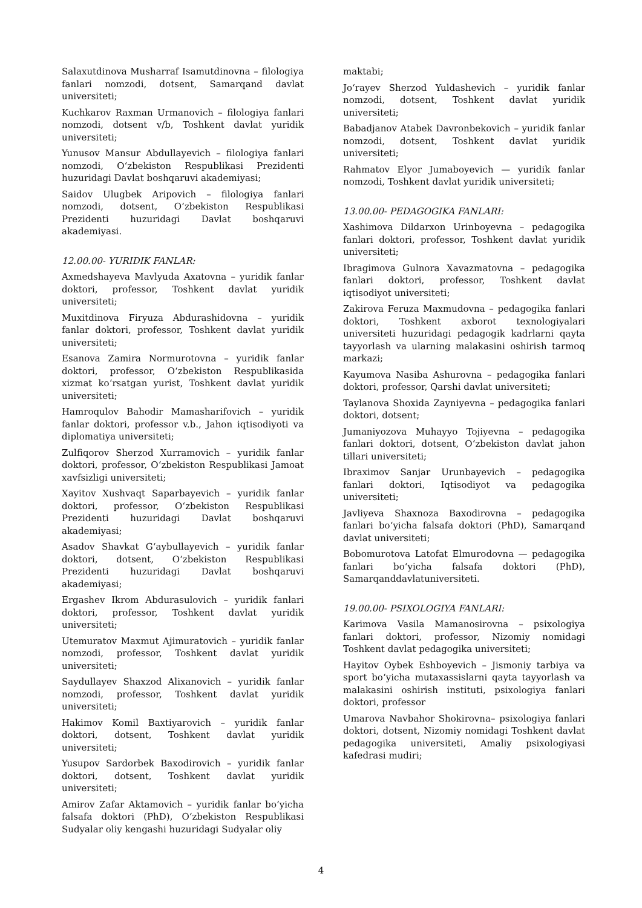Salaxutdinova Musharraf Isamutdinovna – filologiya fanlari nomzodi, dotsent, Samarqand davlat universiteti;
Kuchkarov Raxman Urmanovich – filologiya fanlari nomzodi, dotsent v/b, Toshkent davlat yuridik universiteti;
Yunusov Mansur Abdullayevich – filologiya fanlari nomzodi, O‘zbekiston Respublikasi Prezidenti huzuridagi Davlat boshqaruvi akademiyasi;
Saidov Ulugbek Aripovich – filologiya fanlari nomzodi, dotsent, O‘zbekiston Respublikasi Prezidenti huzuridagi Davlat boshqaruvi akademiyasi.
12.00.00- YURIDIK FANLAR:
Axmedshayeva Mavlyuda Axatovna – yuridik fanlar doktori, professor, Toshkent davlat yuridik universiteti;
Muxitdinova Firyuza Abdurashidovna – yuridik fanlar doktori, professor, Toshkent davlat yuridik universiteti;
Esanova Zamira Normurotovna – yuridik fanlar doktori, professor, O‘zbekiston Respublikasida xizmat ko‘rsatgan yurist, Toshkent davlat yuridik universiteti;
Hamroqulov Bahodir Mamasharifovich – yuridik fanlar doktori, professor v.b., Jahon iqtisodiyoti va diplomatiya universiteti;
Zulfiqorov Sherzod Xurramovich – yuridik fanlar doktori, professor, O‘zbekiston Respublikasi Jamoat xavfsizligi universiteti;
Xayitov Xushvaqt Saparbayevich – yuridik fanlar doktori, professor, O‘zbekiston Respublikasi Prezidenti huzuridagi Davlat boshqaruvi akademiyasi;
Asadov Shavkat G‘aybullayevich – yuridik fanlar doktori, dotsent, O‘zbekiston Respublikasi Prezidenti huzuridagi Davlat boshqaruvi akademiyasi;
Ergashev Ikrom Abdurasulovich – yuridik fanlari doktori, professor, Toshkent davlat yuridik universiteti;
Utemuratov Maxmut Ajimuratovich – yuridik fanlar nomzodi, professor, Toshkent davlat yuridik universiteti;
Saydullayev Shaxzod Alixanovich – yuridik fanlar nomzodi, professor, Toshkent davlat yuridik universiteti;
Hakimov Komil Baxtiyarovich – yuridik fanlar doktori, dotsent, Toshkent davlat yuridik universiteti;
Yusupov Sardorbek Baxodirovich – yuridik fanlar doktori, dotsent, Toshkent davlat yuridik universiteti;
Amirov Zafar Aktamovich – yuridik fanlar bo‘yicha falsafa doktori (PhD), O‘zbekiston Respublikasi Sudyalar oliy kengashi huzuridagi Sudyalar oliy
maktabi;
Jo‘rayev Sherzod Yuldashevich – yuridik fanlar nomzodi, dotsent, Toshkent davlat yuridik universiteti;
Babadjanov Atabek Davronbekovich – yuridik fanlar nomzodi, dotsent, Toshkent davlat yuridik universiteti;
Rahmatov Elyor Jumaboyevich — yuridik fanlar nomzodi, Toshkent davlat yuridik universiteti;
13.00.00- PEDAGOGIKA FANLARI:
Xashimova Dildarxon Urinboyevna – pedagogika fanlari doktori, professor, Toshkent davlat yuridik universiteti;
Ibragimova Gulnora Xavazmatovna – pedagogika fanlari doktori, professor, Toshkent davlat iqtisodiyot universiteti;
Zakirova Feruza Maxmudovna – pedagogika fanlari doktori, Toshkent axborot texnologiyalari universiteti huzuridagi pedagogik kadrlarni qayta tayyorlash va ularning malakasini oshirish tarmoq markazi;
Kayumova Nasiba Ashurovna – pedagogika fanlari doktori, professor, Qarshi davlat universiteti;
Taylanova Shoxida Zayniyevna – pedagogika fanlari doktori, dotsent;
Jumaniyozova Muhayyo Tojiyevna – pedagogika fanlari doktori, dotsent, O‘zbekiston davlat jahon tillari universiteti;
Ibraximov Sanjar Urunbayevich – pedagogika fanlari doktori, Iqtisodiyot va pedagogika universiteti;
Javliyeva Shaxnoza Baxodirovna – pedagogika fanlari bo‘yicha falsafa doktori (PhD), Samarqand davlat universiteti;
Bobomurotova Latofat Elmurodovna — pedagogika fanlari bo‘yicha falsafa doktori (PhD), Samarqanddavlatuniversiteti.
19.00.00- PSIXOLOGIYA FANLARI:
Karimova Vasila Mamanosirovna – psixologiya fanlari doktori, professor, Nizomiy nomidagi Toshkent davlat pedagogika universiteti;
Hayitov Oybek Eshboyevich – Jismoniy tarbiya va sport bo‘yicha mutaxassislarni qayta tayyorlash va malakasini oshirish instituti, psixologiya fanlari doktori, professor
Umarova Navbahor Shokirovna– psixologiya fanlari doktori, dotsent, Nizomiy nomidagi Toshkent davlat pedagogika universiteti, Amaliy psixologiyasi kafedrasi mudiri;
4